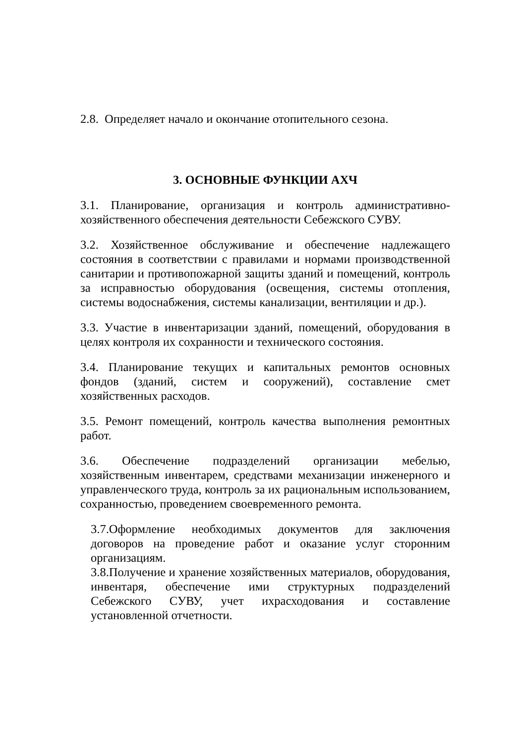2.8. Определяет начало и окончание отопительного сезона.
3. ОСНОВНЫЕ ФУНКЦИИ АХЧ
3.1. Планирование, организация и контроль административно-хозяйственного обеспечения деятельности Себежского СУВУ.
3.2. Хозяйственное обслуживание и обеспечение надлежащего состояния в соответствии с правилами и нормами производственной санитарии и противопожарной защиты зданий и помещений, контроль за исправностью оборудования (освещения, системы отопления, системы водоснабжения, системы канализации, вентиляции и др.).
3.3. Участие в инвентаризации зданий, помещений, оборудования в целях контроля их сохранности и технического состояния.
3.4. Планирование текущих и капитальных ремонтов основных фондов (зданий, систем и сооружений), составление смет хозяйственных расходов.
3.5. Ремонт помещений, контроль качества выполнения ремонтных работ.
3.6. Обеспечение подразделений организации мебелью, хозяйственным инвентарем, средствами механизации инженерного и управленческого труда, контроль за их рациональным использованием, сохранностью, проведением своевременного ремонта.
3.7.Оформление необходимых документов для заключения договоров на проведение работ и оказание услуг сторонним организациям.
3.8.Получение и хранение хозяйственных материалов, оборудования, инвентаря, обеспечение ими структурных подразделений Себежского СУВУ, учет ихрасходования и составление установленной отчетности.